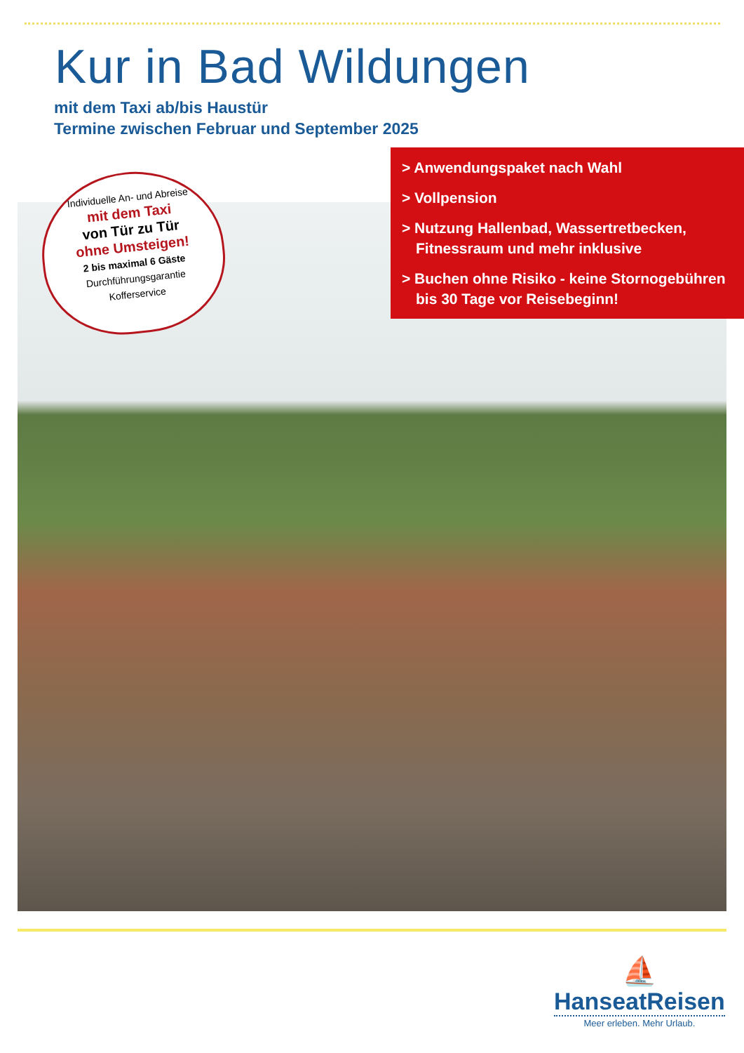Kur in Bad Wildungen
mit dem Taxi ab/bis Haustür
Termine zwischen Februar und September 2025
> Anwendungspaket nach Wahl
> Vollpension
> Nutzung Hallenbad, Wassertretbecken, Fitnessraum und mehr inklusive
> Buchen ohne Risiko - keine Stornoge­bühren bis 30 Tage vor Reisebeginn!
Individuelle An- und Abreise
mit dem Taxi
von Tür zu Tür
ohne Umsteigen!
2 bis maximal 6 Gäste
Durchführungsgarantie
Kofferservice
⛵
HanseatReisen
Meer erleben. Mehr Urlaub.